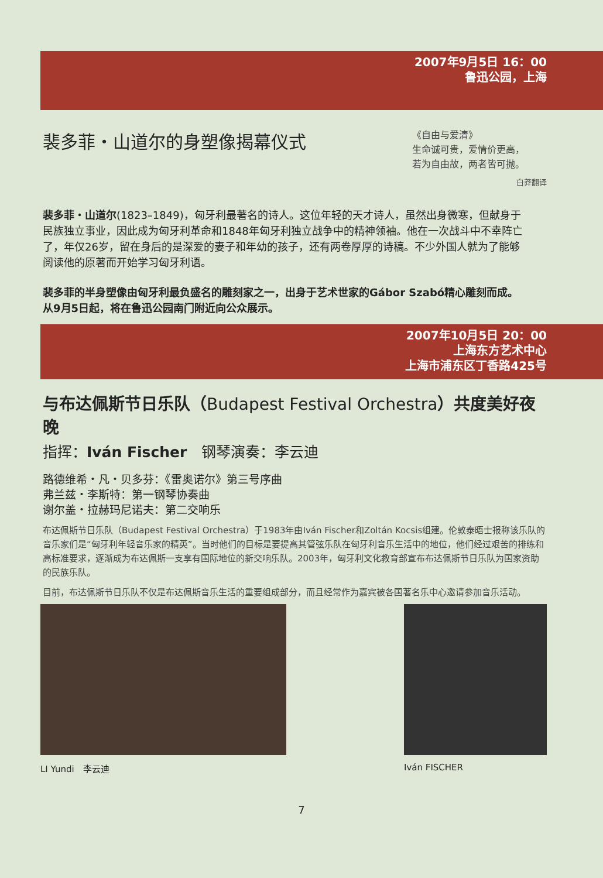2007年9月5日 16：00
鲁迅公园，上海
裴多菲・山道尔的身塑像揭幕仪式
《自由与爱清》
生命诚可贵，爱情价更高，
若为自由故，两者皆可抛。
白莽翻译
裴多菲・山道尔(1823–1849)，匈牙利最著名的诗人。这位年轻的天才诗人，虽然出身微寒，但献身于民族独立事业，因此成为匈牙利革命和1848年匈牙利独立战争中的精神领袖。他在一次战斗中不幸阵亡了，年仅26岁，留在身后的是深爱的妻子和年幼的孩子，还有两卷厚厚的诗稿。不少外国人就为了能够阅读他的原著而开始学习匈牙利语。
裴多菲的半身塑像由匈牙利最负盛名的雕刻家之一，出身于艺术世家的Gábor Szabó精心雕刻而成。 从9月5日起，将在鲁迅公园南门附近向公众展示。
2007年10月5日 20：00
上海东方艺术中心
上海市浦东区丁香路425号
与布达佩斯节日乐队（Budapest Festival Orchestra）共度美好夜晚
指挥：Iván Fischer　钢琴演奏：李云迪
路德维希・凡・贝多芬：《雷奥诺尔》第三号序曲
弗兰兹・李斯特：第一钢琴协奏曲
谢尔盖・拉赫玛尼诺夫：第二交响乐
布达佩斯节日乐队（Budapest Festival Orchestra）于1983年由Iván Fischer和Zoltán Kocsis组建。伦敦泰晤士报称该乐队的音乐家们是“匈牙利年轻音乐家的精英”。当时他们的目标是要提高其管弦乐队在匈牙利音乐生活中的地位，他们经过艰苦的排练和高标准要求，逐渐成为布达佩斯一支享有国际地位的新交响乐队。2003年，匈牙利文化教育部宣布布达佩斯节日乐队为国家资助的民族乐队。
目前，布达佩斯节日乐队不仅是布达佩斯音乐生活的重要组成部分，而且经常作为嘉宾被各国著名乐中心邀请参加音乐活动。
LI Yundi　李云迪 Iván FISCHER
7